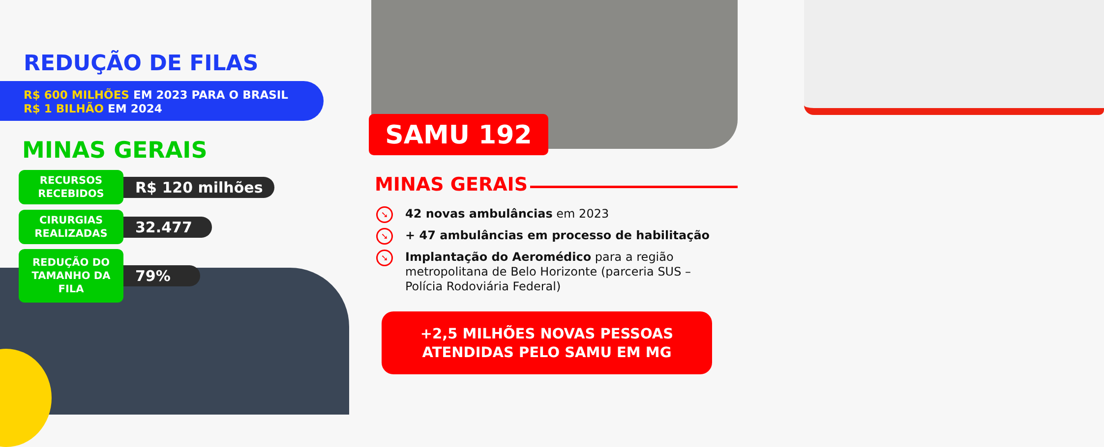REDUÇÃO DE FILAS
R$ 600 MILHÕES EM 2023 PARA O BRASIL
R$ 1 BILHÃO EM 2024
MINAS GERAIS
RECURSOS
RECEBIDOS
R$ 120 milhões
CIRURGIAS
REALIZADAS
32.477
REDUÇÃO DO
TAMANHO DA
FILA
79%
SAMU 192
MINAS GERAIS
➘ 42 novas ambulâncias em 2023
➘ + 47 ambulâncias em processo de habilitação
➘ Implantação do Aeromédico para a região metropolitana de Belo Horizonte (parceria SUS – Polícia Rodoviária Federal)
+2,5 MILHÕES NOVAS PESSOAS
ATENDIDAS PELO SAMU EM MG